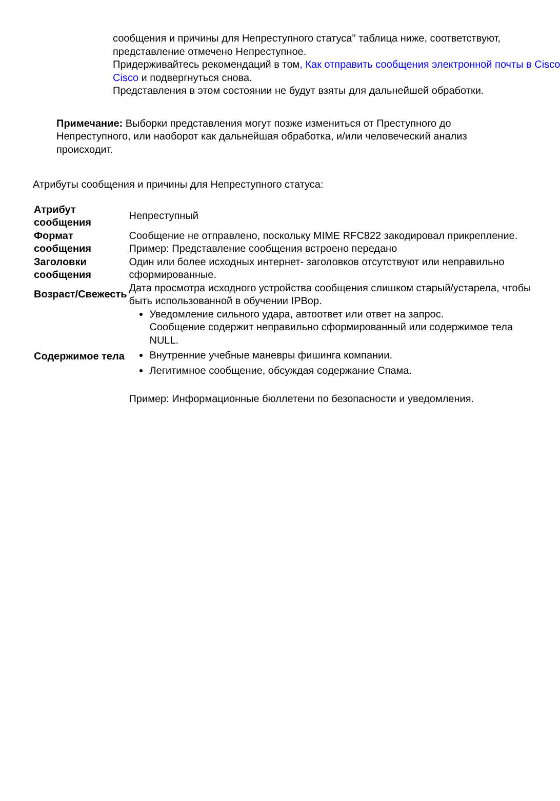сообщения и причины для Непреступного статуса" таблица ниже, соответствуют,
представление отмечено Непреступное.
Придерживайтесь рекомендаций в том, Как отправить сообщения электронной почты в Cisco
Cisco и подвергнуться снова.
Представления в этом состоянии не будут взяты для дальнейшей обработки.
Примечание: Выборки представления могут позже измениться от Преступного до Непреступного, или наоборот как дальнейшая обработка, и/или человеческий анализ происходит.
Атрибуты сообщения и причины для Непреступного статуса:
| Атрибут сообщения | Непреступный |
| Формат сообщения | Сообщение не отправлено, поскольку MIME RFC822 закодировал прикрепление. Пример: Представление сообщения встроено передано |
| Заголовки сообщения | Один или более исходных интернет- заголовков отсутствуют или неправильно сформированные. |
| Возраст/Свежесть | Дата просмотра исходного устройства сообщения слишком старый/устарела, чтобы быть использованной в обучении IPBop. |
| Содержимое тела | Уведомление сильного удара, автоответ или ответ на запрос. Сообщение содержит неправильно сформированный или содержимое тела NULL. Внутренние учебные маневры фишинга компании. Легитимное сообщение, обсуждая содержание Спама. Пример: Информационные бюллетени по безопасности и уведомления. |